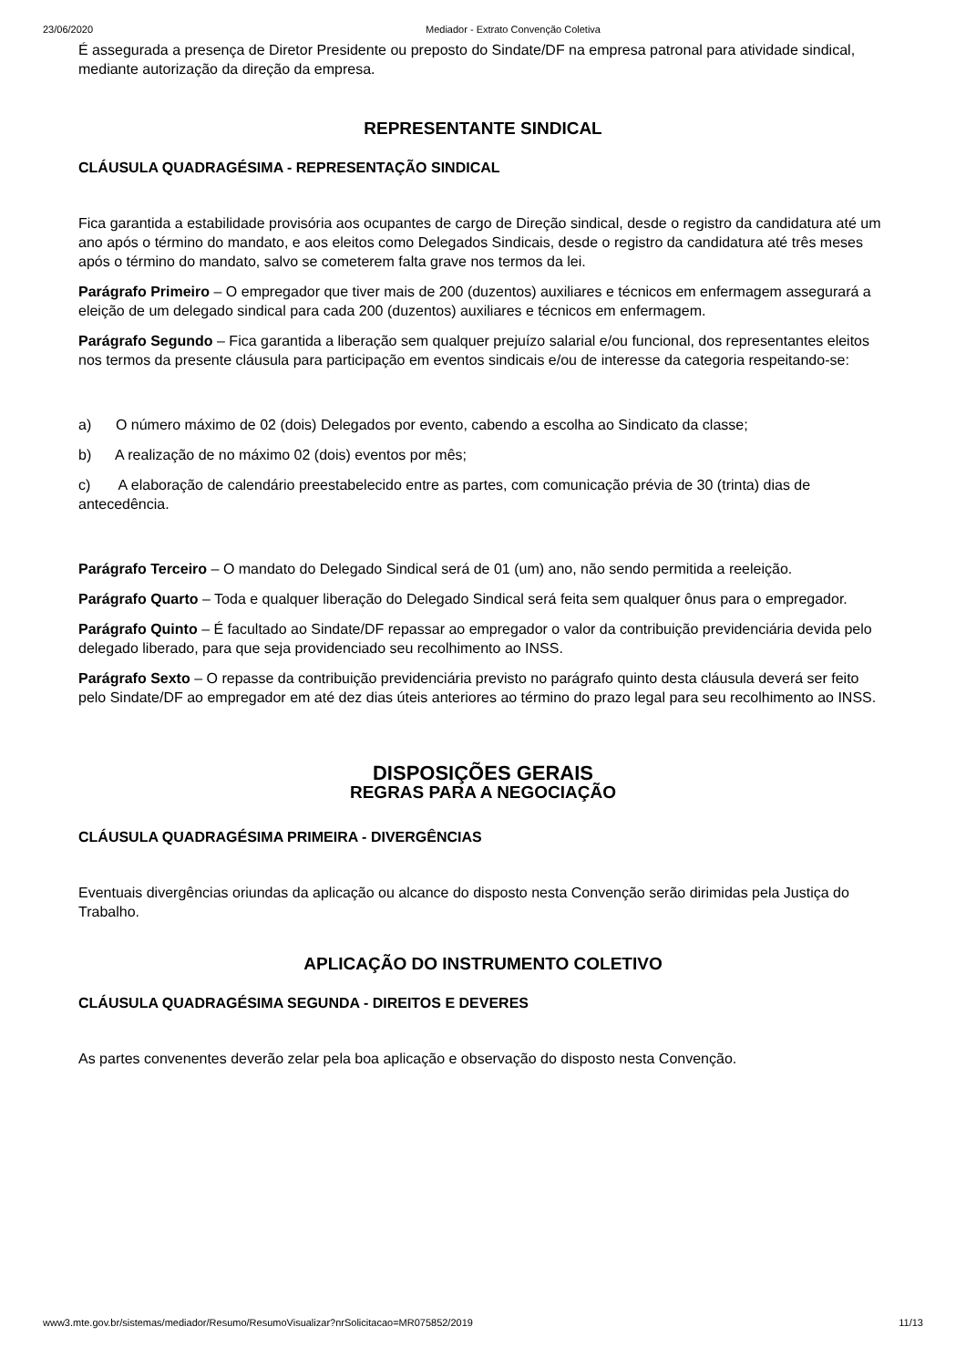23/06/2020 Mediador - Extrato Convenção Coletiva
É assegurada a presença de Diretor Presidente ou preposto do Sindate/DF na empresa patronal para atividade sindical, mediante autorização da direção da empresa.
REPRESENTANTE SINDICAL
CLÁUSULA QUADRAGÉSIMA - REPRESENTAÇÃO SINDICAL
Fica garantida a estabilidade provisória aos ocupantes de cargo de Direção sindical, desde o registro da candidatura até um ano após o término do mandato, e aos eleitos como Delegados Sindicais, desde o registro da candidatura até três meses após o término do mandato, salvo se cometerem falta grave nos termos da lei.
Parágrafo Primeiro – O empregador que tiver mais de 200 (duzentos) auxiliares e técnicos em enfermagem assegurará a eleição de um delegado sindical para cada 200 (duzentos) auxiliares e técnicos em enfermagem.
Parágrafo Segundo – Fica garantida a liberação sem qualquer prejuízo salarial e/ou funcional, dos representantes eleitos nos termos da presente cláusula para participação em eventos sindicais e/ou de interesse da categoria respeitando-se:
a) O número máximo de 02 (dois) Delegados por evento, cabendo a escolha ao Sindicato da classe;
b) A realização de no máximo 02 (dois) eventos por mês;
c) A elaboração de calendário preestabelecido entre as partes, com comunicação prévia de 30 (trinta) dias de antecedência.
Parágrafo Terceiro – O mandato do Delegado Sindical será de 01 (um) ano, não sendo permitida a reeleição.
Parágrafo Quarto – Toda e qualquer liberação do Delegado Sindical será feita sem qualquer ônus para o empregador.
Parágrafo Quinto – É facultado ao Sindate/DF repassar ao empregador o valor da contribuição previdenciária devida pelo delegado liberado, para que seja providenciado seu recolhimento ao INSS.
Parágrafo Sexto – O repasse da contribuição previdenciária previsto no parágrafo quinto desta cláusula deverá ser feito pelo Sindate/DF ao empregador em até dez dias úteis anteriores ao término do prazo legal para seu recolhimento ao INSS.
DISPOSIÇÕES GERAIS
REGRAS PARA A NEGOCIAÇÃO
CLÁUSULA QUADRAGÉSIMA PRIMEIRA - DIVERGÊNCIAS
Eventuais divergências oriundas da aplicação ou alcance do disposto nesta Convenção serão dirimidas pela Justiça do Trabalho.
APLICAÇÃO DO INSTRUMENTO COLETIVO
CLÁUSULA QUADRAGÉSIMA SEGUNDA - DIREITOS E DEVERES
As partes convenentes deverão zelar pela boa aplicação e observação do disposto nesta Convenção.
www3.mte.gov.br/sistemas/mediador/Resumo/ResumoVisualizar?nrSolicitacao=MR075852/2019 11/13